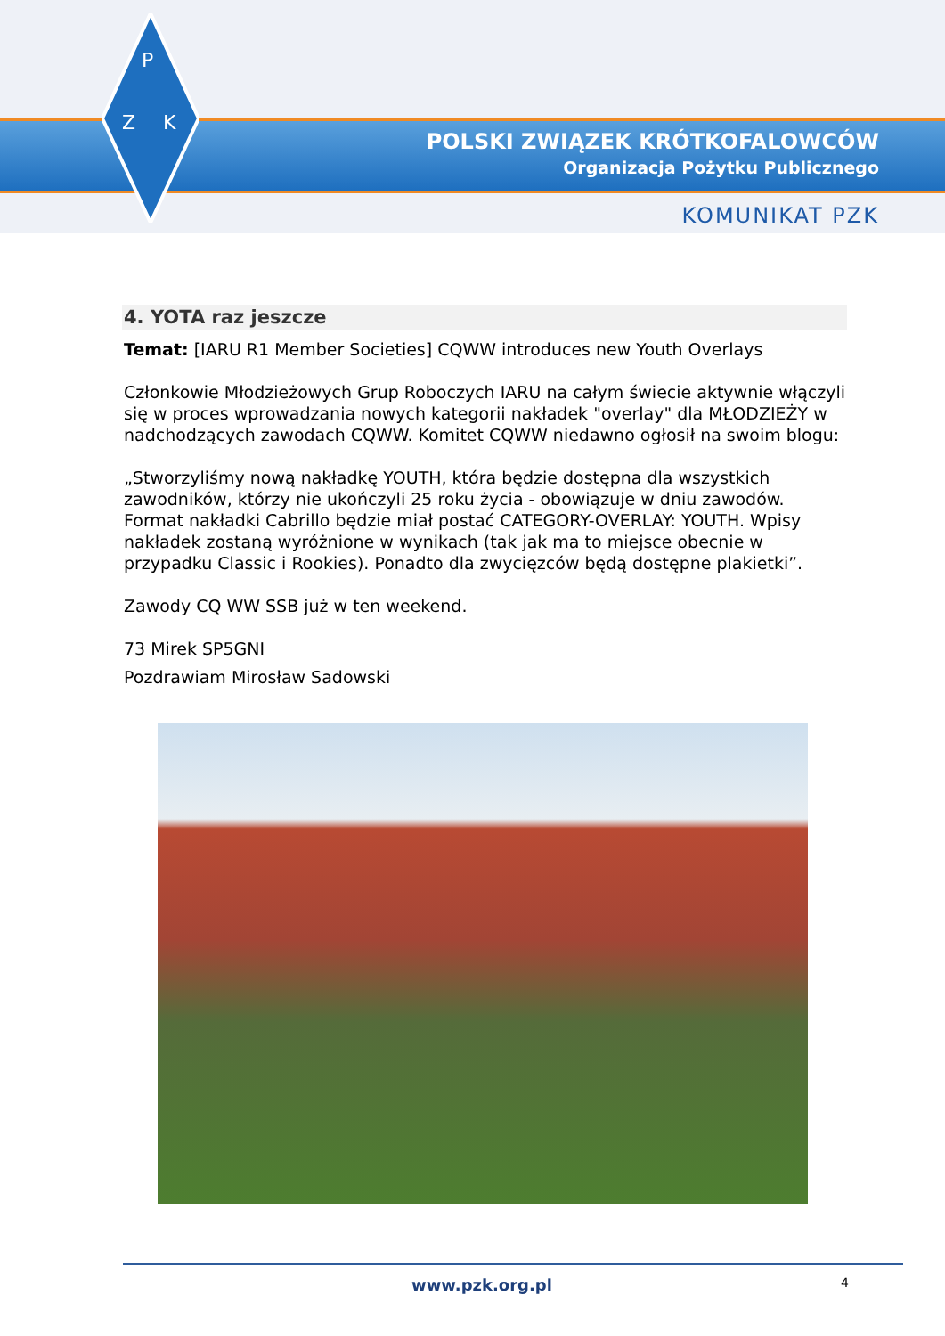P
Z
K
POLSKI ZWIĄZEK KRÓTKOFALOWCÓW
Organizacja Pożytku Publicznego
KOMUNIKAT PZK
4. YOTA raz jeszcze
Temat: [IARU R1 Member Societies] CQWW introduces new Youth Overlays
Członkowie Młodzieżowych Grup Roboczych IARU na całym świecie aktywnie włączyli się w proces wprowadzania nowych kategorii nakładek "overlay" dla MŁODZIEŻY w nadchodzących zawodach CQWW. Komitet CQWW niedawno ogłosił na swoim blogu:
„Stworzyliśmy nową nakładkę YOUTH, która będzie dostępna dla wszystkich zawodników, którzy nie ukończyli 25 roku życia - obowiązuje w dniu zawodów. Format nakładki Cabrillo będzie miał postać CATEGORY-OVERLAY: YOUTH. Wpisy nakładek zostaną wyróżnione w wynikach (tak jak ma to miejsce obecnie w przypadku Classic i Rookies). Ponadto dla zwycięzców będą dostępne plakietki”.
Zawody CQ WW SSB już w ten weekend.
73 Mirek SP5GNI
Pozdrawiam Mirosław Sadowski
www.pzk.org.pl 4